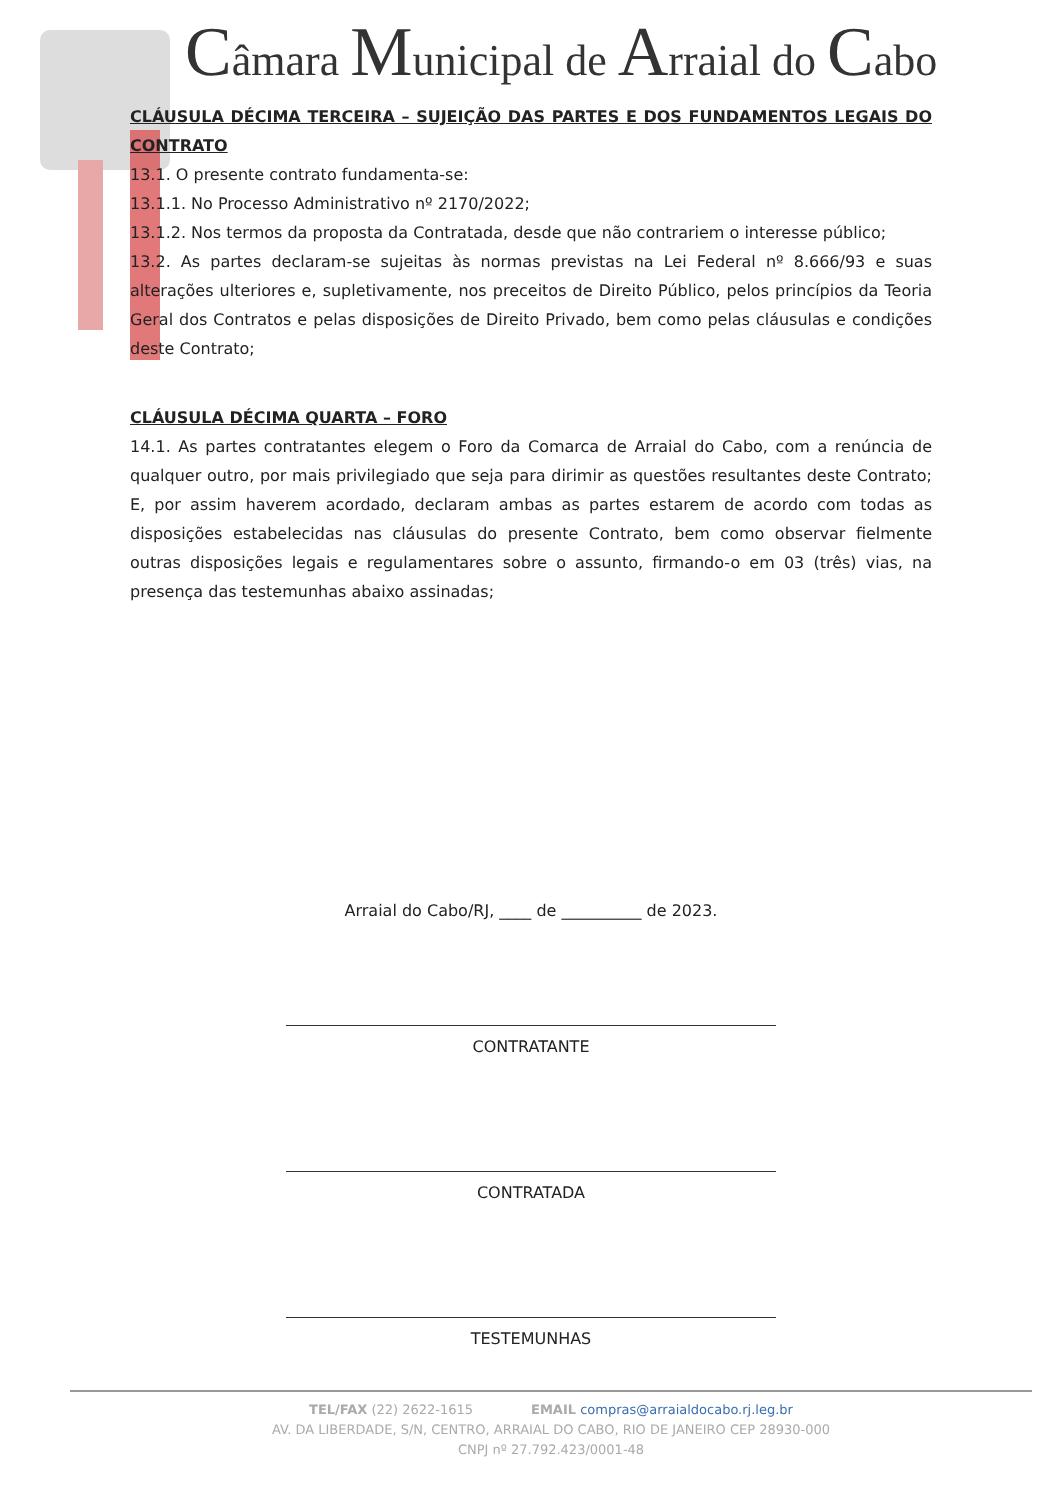Câmara Municipal de Arraial do Cabo
CLÁUSULA DÉCIMA TERCEIRA – SUJEIÇÃO DAS PARTES E DOS FUNDAMENTOS LEGAIS DO CONTRATO
13.1. O presente contrato fundamenta-se:
13.1.1. No Processo Administrativo nº 2170/2022;
13.1.2. Nos termos da proposta da Contratada, desde que não contrariem o interesse público;
13.2. As partes declaram-se sujeitas às normas previstas na Lei Federal nº 8.666/93 e suas alterações ulteriores e, supletivamente, nos preceitos de Direito Público, pelos princípios da Teoria Geral dos Contratos e pelas disposições de Direito Privado, bem como pelas cláusulas e condições deste Contrato;
CLÁUSULA DÉCIMA QUARTA – FORO
14.1. As partes contratantes elegem o Foro da Comarca de Arraial do Cabo, com a renúncia de qualquer outro, por mais privilegiado que seja para dirimir as questões resultantes deste Contrato; E, por assim haverem acordado, declaram ambas as partes estarem de acordo com todas as disposições estabelecidas nas cláusulas do presente Contrato, bem como observar fielmente outras disposições legais e regulamentares sobre o assunto, firmando-o em 03 (três) vias, na presença das testemunhas abaixo assinadas;
Arraial do Cabo/RJ, ____ de __________ de 2023.
CONTRATANTE
CONTRATADA
TESTEMUNHAS
TEL/FAX (22) 2622-1615 EMAIL compras@arraialdocabo.rj.leg.br
AV. DA LIBERDADE, S/N, CENTRO, ARRAIAL DO CABO, RIO DE JANEIRO CEP 28930-000
CNPJ nº 27.792.423/0001-48